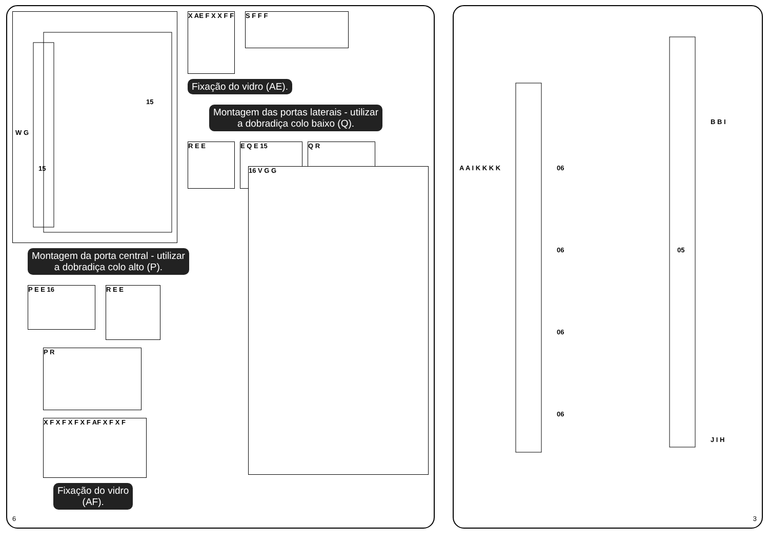15
15
W G
X AE F X X F F
S F F F
Fixação do vidro (AE).
Montagem das portas laterais - utilizar
a dobradiça colo baixo (Q).
R E E E Q E 15
Q R
Montagem da porta central - utilizar
a dobradiça colo alto (P).
P E E 16
R E E
P R
X F X F X F X F AF X F X F
Fixação do vidro
(AF).
16 V G G
6
06
06
06
06
05
A A I K K K K
B B I
J I H
3